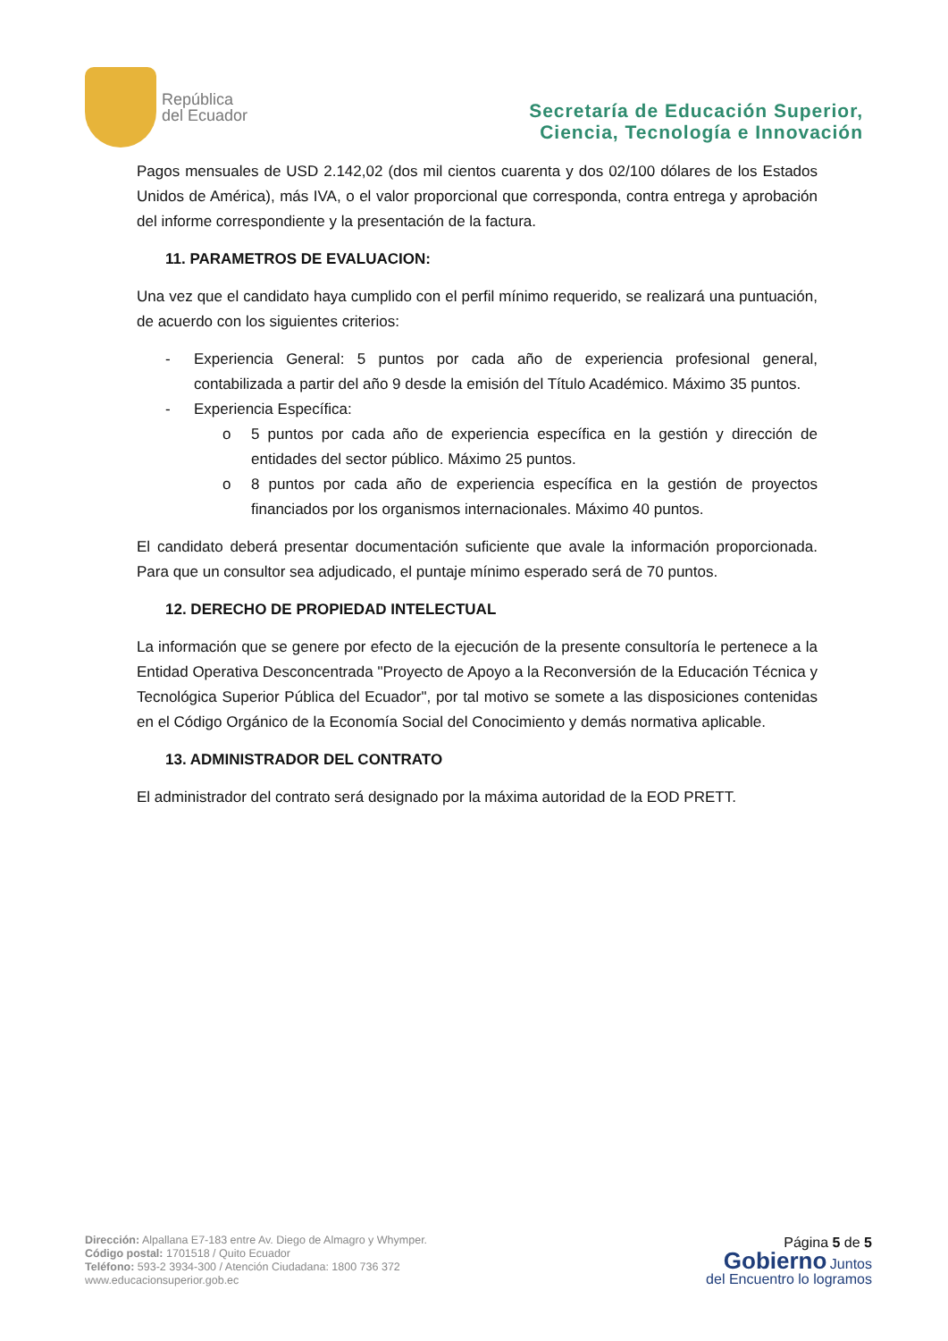República
del Ecuador
Secretaría de Educación Superior,
Ciencia, Tecnología e Innovación
Pagos mensuales de USD 2.142,02 (dos mil cientos cuarenta y dos 02/100 dólares de los Estados Unidos de América), más IVA, o el valor proporcional que corresponda, contra entrega y aprobación del informe correspondiente y la presentación de la factura.
11. PARAMETROS DE EVALUACION:
Una vez que el candidato haya cumplido con el perfil mínimo requerido, se realizará una puntuación, de acuerdo con los siguientes criterios:
- Experiencia General: 5 puntos por cada año de experiencia profesional general, contabilizada a partir del año 9 desde la emisión del Título Académico. Máximo 35 puntos.
- Experiencia Específica:
o 5 puntos por cada año de experiencia específica en la gestión y dirección de entidades del sector público. Máximo 25 puntos.
o 8 puntos por cada año de experiencia específica en la gestión de proyectos financiados por los organismos internacionales. Máximo 40 puntos.
El candidato deberá presentar documentación suficiente que avale la información proporcionada. Para que un consultor sea adjudicado, el puntaje mínimo esperado será de 70 puntos.
12. DERECHO DE PROPIEDAD INTELECTUAL
La información que se genere por efecto de la ejecución de la presente consultoría le pertenece a la Entidad Operativa Desconcentrada "Proyecto de Apoyo a la Reconversión de la Educación Técnica y Tecnológica Superior Pública del Ecuador", por tal motivo se somete a las disposiciones contenidas en el Código Orgánico de la Economía Social del Conocimiento y demás normativa aplicable.
13. ADMINISTRADOR DEL CONTRATO
El administrador del contrato será designado por la máxima autoridad de la EOD PRETT.
Dirección: Alpallana E7-183 entre Av. Diego de Almagro y Whymper.
Código postal: 1701518 / Quito Ecuador
Teléfono: 593-2 3934-300 / Atención Ciudadana: 1800 736 372
www.educacionsuperior.gob.ec
Página 5 de 5
Gobierno Juntos
del Encuentro lo logramos